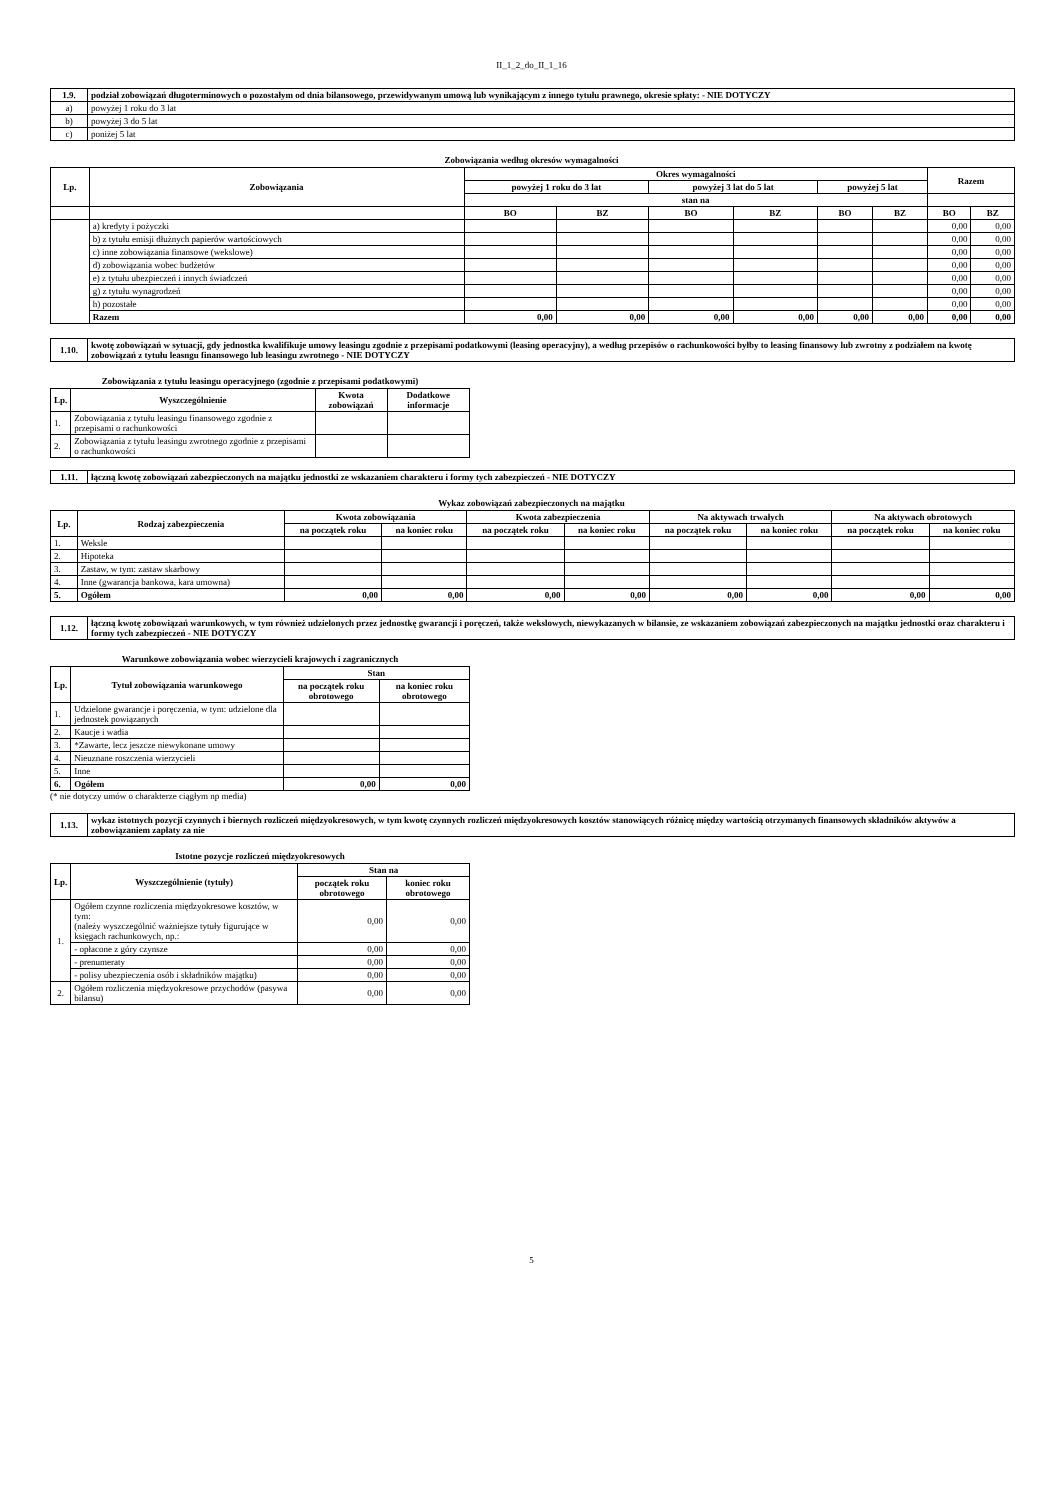II_1_2_do_II_1_16
| 1.9. | podział zobowiązań długoterminowych o pozostałym od dnia bilansowego, przewidywanym umową lub wynikającym z innego tytułu prawnego, okresie spłaty: - NIE DOTYCZY |
| a) | powyżej 1 roku do 3 lat |
| b) | powyżej 3 do 5 lat |
| c) | poniżej 5 lat |
Zobowiązania według okresów wymagalności
| Lp. | Zobowiązania | Okres wymagalności | | | | | | Razem | |
| --- | --- | --- | --- | --- | --- | --- | --- | --- | --- |
| | | powyżej 1 roku do 3 lat | | powyżej 3 lat do 5 lat | | powyżej 5 lat | | | |
| | | stan na | | | | | | | |
| | | BO | BZ | BO | BZ | BO | BZ | BO | BZ |
| | a) kredyty i pożyczki | | | | | | | 0,00 | 0,00 |
| | b) z tytułu emisji dłużnych papierów wartościowych | | | | | | | 0,00 | 0,00 |
| | c) inne zobowiązania finansowe (wekslowe) | | | | | | | 0,00 | 0,00 |
| | d) zobowiązania wobec budżetów | | | | | | | 0,00 | 0,00 |
| | e) z tytułu ubezpieczeń i innych świadczeń | | | | | | | 0,00 | 0,00 |
| | g) z tytułu wynagrodzeń | | | | | | | 0,00 | 0,00 |
| | h) pozostałe | | | | | | | 0,00 | 0,00 |
| | Razem | 0,00 | 0,00 | 0,00 | 0,00 | 0,00 | 0,00 | 0,00 | 0,00 |
| 1.10. | kwotę zobowiązań w sytuacji, gdy jednostka kwalifikuje umowy leasingu zgodnie z przepisami podatkowymi (leasing operacyjny), a według przepisów o rachunkowości byłby to leasing finansowy lub zwrotny z podziałem na kwotę zobowiązań z tytułu leasngu finansowego lub leasingu zwrotnego - NIE DOTYCZY |
Zobowiązania z tytułu leasingu operacyjnego (zgodnie z przepisami podatkowymi)
| Lp. | Wyszczególnienie | Kwota zobowiązań | Dodatkowe informacje |
| --- | --- | --- | --- |
| 1. | Zobowiązania z tytułu leasingu finansowego zgodnie z przepisami o rachunkowości | | |
| 2. | Zobowiązania z tytułu leasingu zwrotnego zgodnie z przepisami o rachunkowości | | |
| 1.11. | łączną kwotę zobowiązań zabezpieczonych na majątku jednostki ze wskazaniem charakteru i formy tych zabezpieczeń - NIE DOTYCZY |
Wykaz zobowiązań zabezpieczonych na majątku
| Lp. | Rodzaj zabezpieczenia | Kwota zobowiązania | | Kwota zabezpieczenia | | Na aktywach trwałych | | Na aktywach obrotowych | |
| --- | --- | --- | --- | --- | --- | --- | --- | --- | --- |
| | | na początek roku | na koniec roku | na początek roku | na koniec roku | na początek roku | na koniec roku | na początek roku | na koniec roku |
| 1. | Weksle | | | | | | | | |
| 2. | Hipoteka | | | | | | | | |
| 3. | Zastaw, w tym: zastaw skarbowy | | | | | | | | |
| 4. | Inne (gwarancja bankowa, kara umowna) | | | | | | | | |
| 5. | Ogółem | 0,00 | 0,00 | 0,00 | 0,00 | 0,00 | 0,00 | 0,00 | 0,00 |
| 1.12. | łączną kwotę zobowiązań warunkowych, w tym również udzielonych przez jednostkę gwarancji i poręczeń, także wekslowych, niewykazanych w bilansie, ze wskazaniem zobowiązań zabezpieczonych na majątku jednostki oraz charakteru i formy tych zabezpieczeń - NIE DOTYCZY |
Warunkowe zobowiązania wobec wierzycieli krajowych i zagranicznych
| Lp. | Tytuł zobowiązania warunkowego | Stan | |
| --- | --- | --- | --- |
| | | na początek roku obrotowego | na koniec roku obrotowego |
| 1. | Udzielone gwarancje i poręczenia, w tym: udzielone dla jednostek powiązanych | | |
| 2. | Kaucje i wadia | | |
| 3. | *Zawarte, lecz jeszcze niewykonane umowy | | |
| 4. | Nieuznane roszczenia wierzycieli | | |
| 5. | Inne | | |
| 6. | Ogółem | 0,00 | 0,00 |
(* nie dotyczy umów o charakterze ciągłym np media)
| 1.13. | wykaz istotnych pozycji czynnych i biernych rozliczeń międzyokresowych, w tym kwotę czynnych rozliczeń międzyokresowych kosztów stanowiących różnicę między wartością otrzymanych finansowych składników aktywów a zobowiązaniem zapłaty za nie |
Istotne pozycje rozliczeń międzyokresowych
| Lp. | Wyszczególnienie (tytuły) | Stan na | |
| --- | --- | --- | --- |
| | | początek roku obrotowego | koniec roku obrotowego |
| 1. | Ogółem czynne rozliczenia międzyokresowe kosztów, w tym: (należy wyszczególnić ważniejsze tytuły figurujące w księgach rachunkowych, np.: | 0,00 | 0,00 |
| | - opłacone z góry czynsze | 0,00 | 0,00 |
| | - prenumeraty | 0,00 | 0,00 |
| | - polisy ubezpieczenia osób i składników majątku) | 0,00 | 0,00 |
| 2. | Ogółem rozliczenia międzyokresowe przychodów (pasywa bilansu) | 0,00 | 0,00 |
5